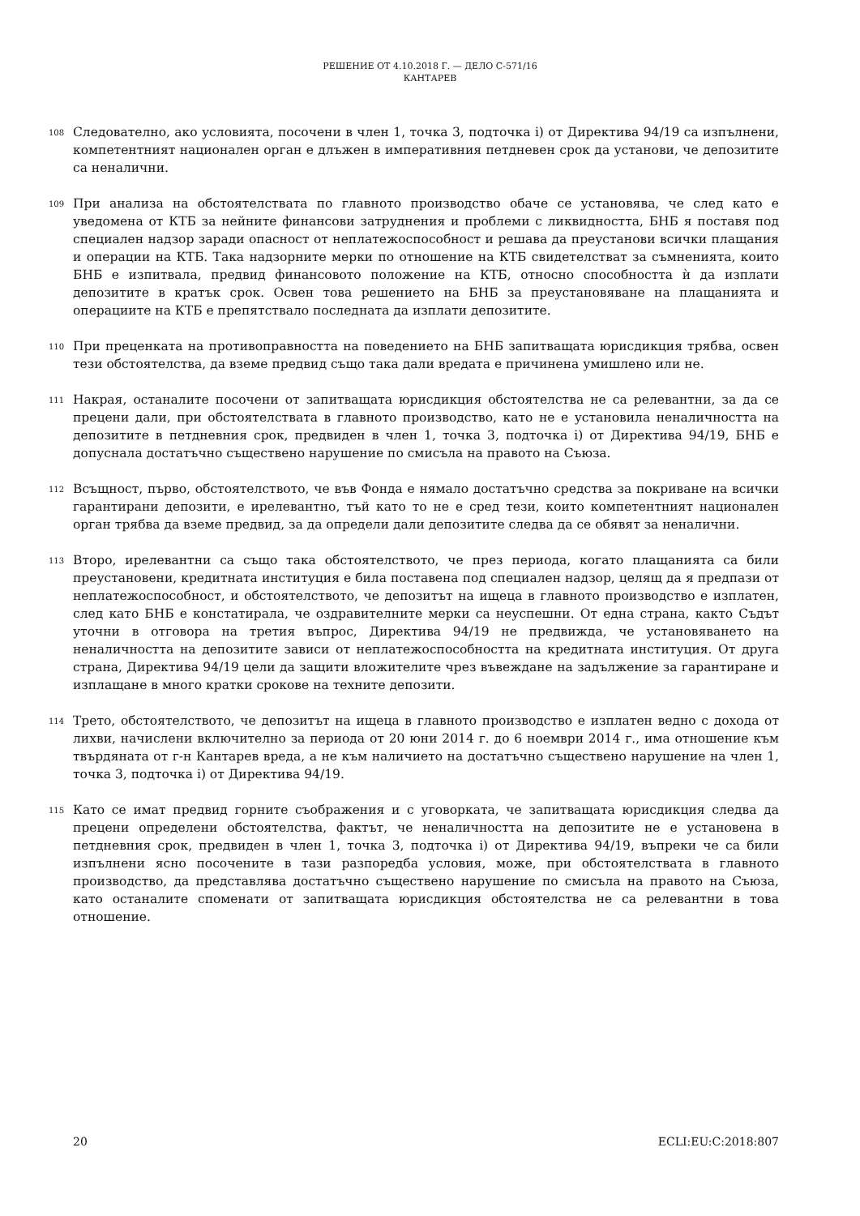РЕШЕНИЕ ОТ 4.10.2018 Г. — ДЕЛО C-571/16
КАНТАРЕВ
108
Следователно, ако условията, посочени в член 1, точка 3, подточка i) от Директива 94/19 са изпълнени, компетентният национален орган е длъжен в императивния петдневен срок да установи, че депозитите са неналични.
109
При анализа на обстоятелствата по главното производство обаче се установява, че след като е уведомена от КТБ за нейните финансови затруднения и проблеми с ликвидността, БНБ я поставя под специален надзор заради опасност от неплатежоспособност и решава да преустанови всички плащания и операции на КТБ. Така надзорните мерки по отношение на КТБ свидетелстват за съмненията, които БНБ е изпитвала, предвид финансовото положение на КТБ, относно способността ѝ да изплати депозитите в кратък срок. Освен това решението на БНБ за преустановяване на плащанията и операциите на КТБ е препятствало последната да изплати депозитите.
110
При преценката на противоправността на поведението на БНБ запитващата юрисдикция трябва, освен тези обстоятелства, да вземе предвид също така дали вредата е причинена умишлено или не.
111
Накрая, останалите посочени от запитващата юрисдикция обстоятелства не са релевантни, за да се прецени дали, при обстоятелствата в главното производство, като не е установила неналичността на депозитите в петдневния срок, предвиден в член 1, точка 3, подточка i) от Директива 94/19, БНБ е допуснала достатъчно съществено нарушение по смисъла на правото на Съюза.
112
Всъщност, първо, обстоятелството, че във Фонда е нямало достатъчно средства за покриване на всички гарантирани депозити, е ирелевантно, тъй като то не е сред тези, които компетентният национален орган трябва да вземе предвид, за да определи дали депозитите следва да се обявят за неналични.
113
Второ, ирелевантни са също така обстоятелството, че през периода, когато плащанията са били преустановени, кредитната институция е била поставена под специален надзор, целящ да я предпази от неплатежоспособност, и обстоятелството, че депозитът на ищеца в главното производство е изплатен, след като БНБ е констатирала, че оздравителните мерки са неуспешни. От една страна, както Съдът уточни в отговора на третия въпрос, Директива 94/19 не предвижда, че установяването на неналичността на депозитите зависи от неплатежоспособността на кредитната институция. От друга страна, Директива 94/19 цели да защити вложителите чрез въвеждане на задължение за гарантиране и изплащане в много кратки срокове на техните депозити.
114
Трето, обстоятелството, че депозитът на ищеца в главното производство е изплатен ведно с дохода от лихви, начислени включително за периода от 20 юни 2014 г. до 6 ноември 2014 г., има отношение към твърдяната от г-н Кантарев вреда, а не към наличието на достатъчно съществено нарушение на член 1, точка 3, подточка i) от Директива 94/19.
115
Като се имат предвид горните съображения и с уговорката, че запитващата юрисдикция следва да прецени определени обстоятелства, фактът, че неналичността на депозитите не е установена в петдневния срок, предвиден в член 1, точка 3, подточка i) от Директива 94/19, въпреки че са били изпълнени ясно посочените в тази разпоредба условия, може, при обстоятелствата в главното производство, да представлява достатъчно съществено нарушение по смисъла на правото на Съюза, като останалите споменати от запитващата юрисдикция обстоятелства не са релевантни в това отношение.
20 ECLI:EU:C:2018:807